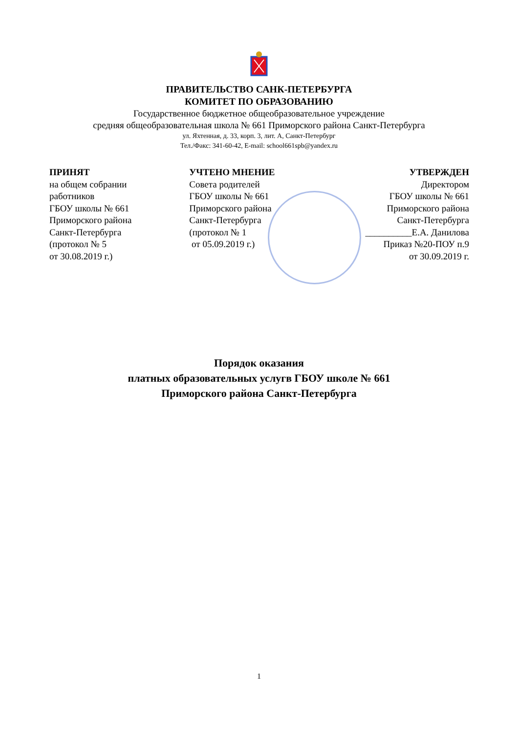ПРАВИТЕЛЬСТВО САНК-ПЕТЕРБУРГА
КОМИТЕТ ПО ОБРАЗОВАНИЮ
Государственное бюджетное общеобразовательное учреждение
средняя общеобразовательная школа № 661 Приморского района Санкт-Петербурга
ул. Яхтенная, д. 33, корп. 3, лит. А, Санкт-Петербург
Тел./Факс: 341-60-42, E-mail: school661spb@yandex.ru
ПРИНЯТ
на общем собрании
работников
ГБОУ школы № 661
Приморского района
Санкт-Петербурга
(протокол № 5
от 30.08.2019 г.)
УЧТЕНО МНЕНИЕ
Совета родителей
ГБОУ школы № 661
Приморского района
Санкт-Петербурга
(протокол № 1
от 05.09.2019 г.)
УТВЕРЖДЕН
Директором
ГБОУ школы № 661
Приморского района
Санкт-Петербурга
__________Е.А. Данилова
Приказ №20-ПОУ п.9
от 30.09.2019 г.
Порядок оказания
платных образовательных услугв ГБОУ школе № 661
Приморского района Санкт-Петербурга
1